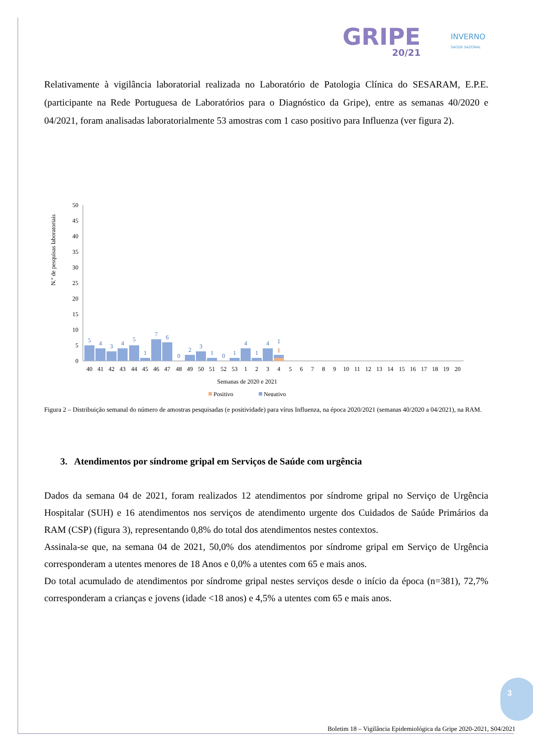GRIPE
20/21
INVERNO
SAÚDE SAZONAL
Relativamente à vigilância laboratorial realizada no Laboratório de Patologia Clínica do SESARAM, E.P.E. (participante na Rede Portuguesa de Laboratórios para o Diagnóstico da Gripe), entre as semanas 40/2020 e 04/2021, foram analisadas laboratorialmente 53 amostras com 1 caso positivo para Influenza (ver figura 2).
N.º de pesquisas laboratoriais
50
45
40
35
30
25
20
15
10
5
0
5
4
3
4
5
1
7
6
0
2
3
1
0
1
4
1
4
1
1
40
41
42
43
44
45
46
47
48
49
50
51
52
53
1
2
3
4
5
6
7
8
9
10
11
12
13
14
15
16
17
18
19
20
Semanas de 2020 e 2021
Positivo
Negativo
Figura 2 – Distribuição semanal do número de amostras pesquisadas (e positividade) para vírus Influenza, na época 2020/2021 (semanas 40/2020 a 04/2021), na RAM.
3. Atendimentos por síndrome gripal em Serviços de Saúde com urgência
Dados da semana 04 de 2021, foram realizados 12 atendimentos por síndrome gripal no Serviço de Urgência Hospitalar (SUH) e 16 atendimentos nos serviços de atendimento urgente dos Cuidados de Saúde Primários da RAM (CSP) (figura 3), representando 0,8% do total dos atendimentos nestes contextos.
Assinala-se que, na semana 04 de 2021, 50,0% dos atendimentos por síndrome gripal em Serviço de Urgência corresponderam a utentes menores de 18 Anos e 0,0% a utentes com 65 e mais anos.
Do total acumulado de atendimentos por síndrome gripal nestes serviços desde o início da época (n=381), 72,7% corresponderam a crianças e jovens (idade <18 anos) e 4,5% a utentes com 65 e mais anos.
3
Boletim 18 – Vigilância Epidemiológica da Gripe 2020-2021, S04/2021